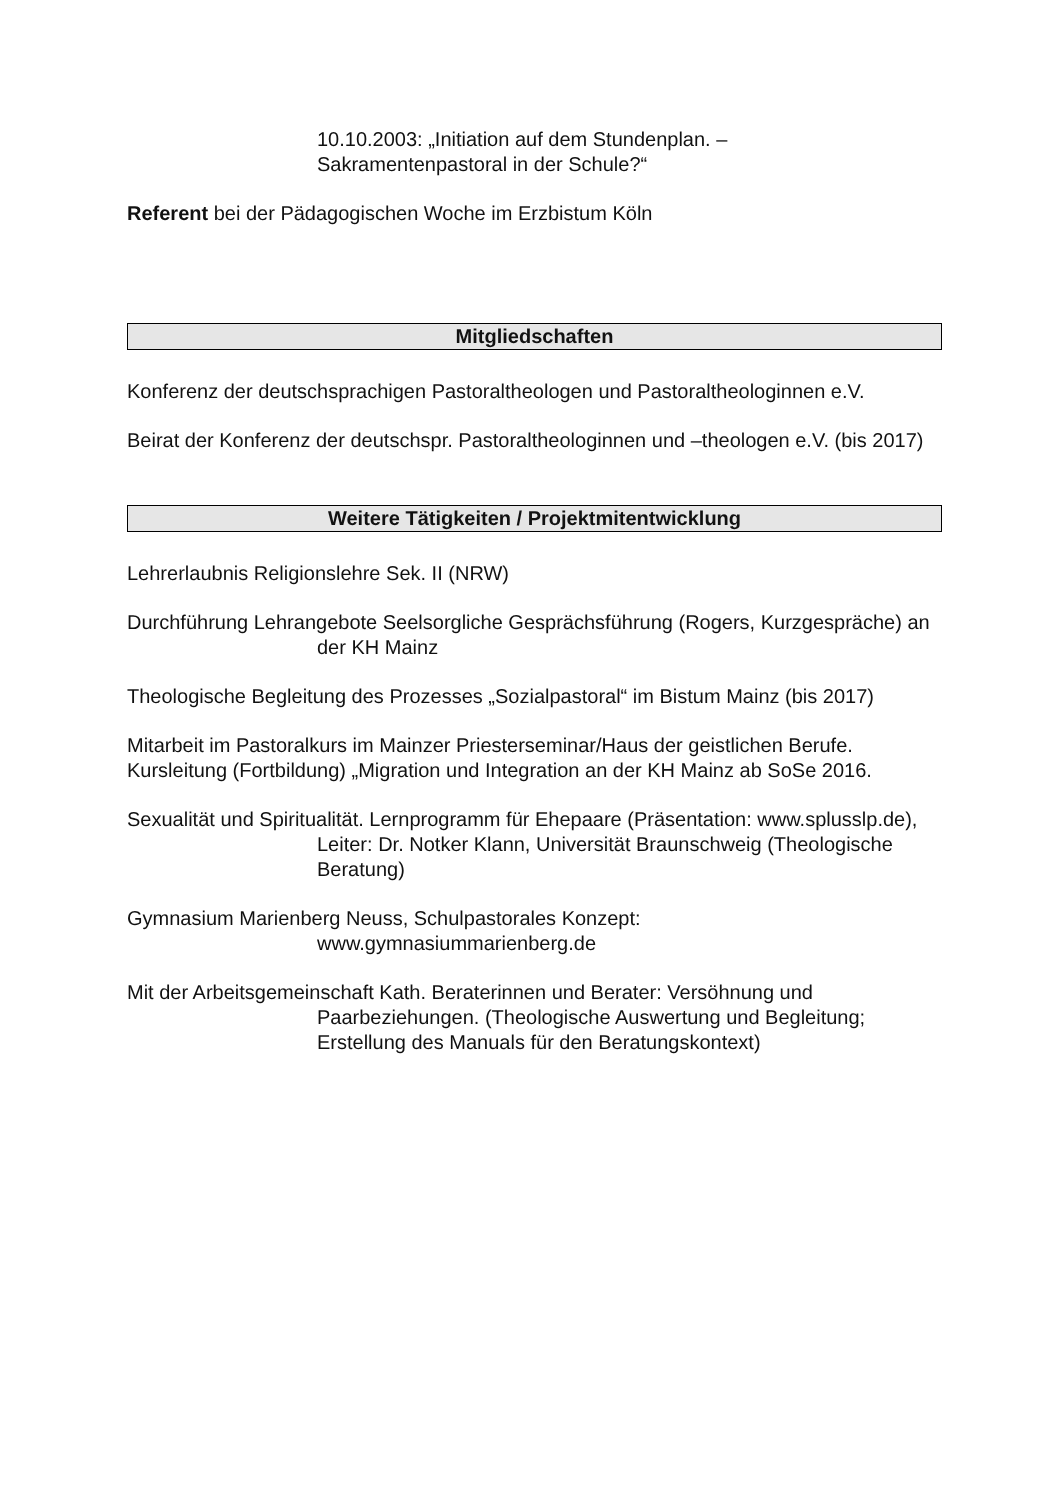10.10.2003: „Initiation auf dem Stundenplan. –
Sakramentenpastoral in der Schule?“
Referent bei der Pädagogischen Woche im Erzbistum Köln
Mitgliedschaften
Konferenz der deutschsprachigen Pastoraltheologen und Pastoraltheologinnen e.V.
Beirat der Konferenz der deutschspr. Pastoraltheologinnen und –theologen e.V. (bis 2017)
Weitere Tätigkeiten / Projektmitentwicklung
Lehrerlaubnis Religionslehre Sek. II (NRW)
Durchführung Lehrangebote Seelsorgliche Gesprächsführung (Rogers, Kurzgespräche) an der KH Mainz
Theologische Begleitung des Prozesses „Sozialpastoral“ im Bistum Mainz (bis 2017)
Mitarbeit im Pastoralkurs im Mainzer Priesterseminar/Haus der geistlichen Berufe.
Kursleitung (Fortbildung) „Migration und Integration an der KH Mainz ab SoSe 2016.
Sexualität und Spiritualität. Lernprogramm für Ehepaare (Präsentation: www.splusslp.de), Leiter: Dr. Notker Klann, Universität Braunschweig (Theologische Beratung)
Gymnasium Marienberg Neuss, Schulpastorales Konzept:
www.gymnasiummarienberg.de
Mit der Arbeitsgemeinschaft Kath. Beraterinnen und Berater: Versöhnung und Paarbeziehungen. (Theologische Auswertung und Begleitung; Erstellung des Manuals für den Beratungskontext)